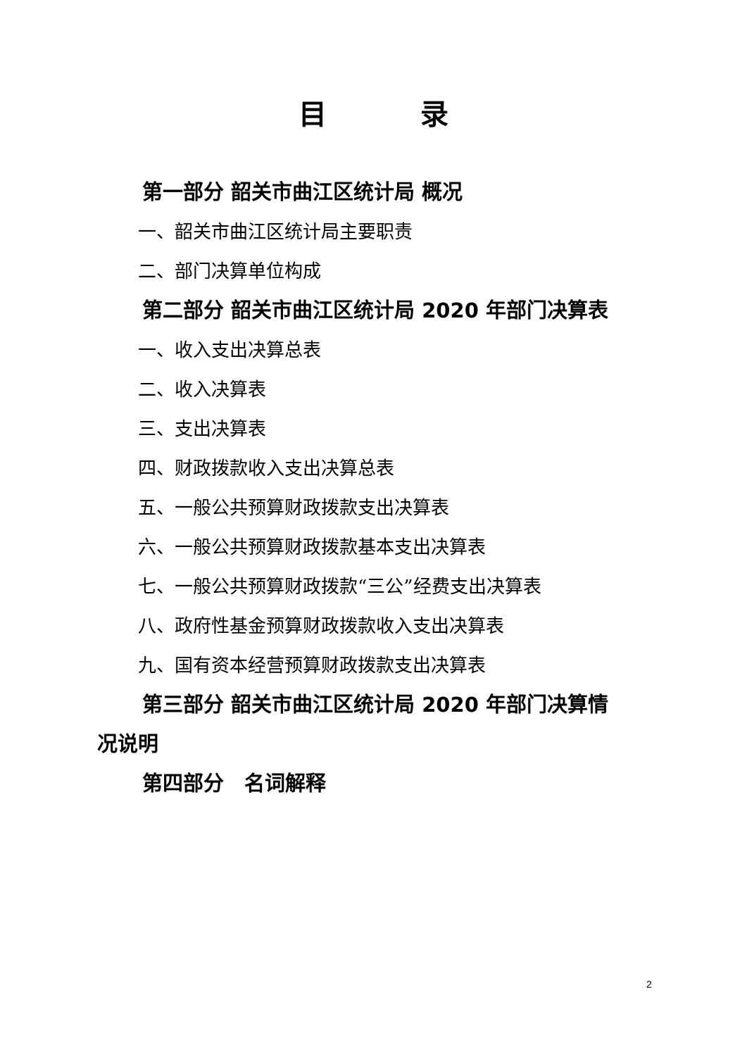目 录
第一部分 韶关市曲江区统计局 概况
一、韶关市曲江区统计局主要职责
二、部门决算单位构成
第二部分 韶关市曲江区统计局 2020 年部门决算表
一、收入支出决算总表
二、收入决算表
三、支出决算表
四、财政拨款收入支出决算总表
五、一般公共预算财政拨款支出决算表
六、一般公共预算财政拨款基本支出决算表
七、一般公共预算财政拨款“三公”经费支出决算表
八、政府性基金预算财政拨款收入支出决算表
九、国有资本经营预算财政拨款支出决算表
第三部分 韶关市曲江区统计局 2020 年部门决算情
况说明
第四部分　名词解释
2